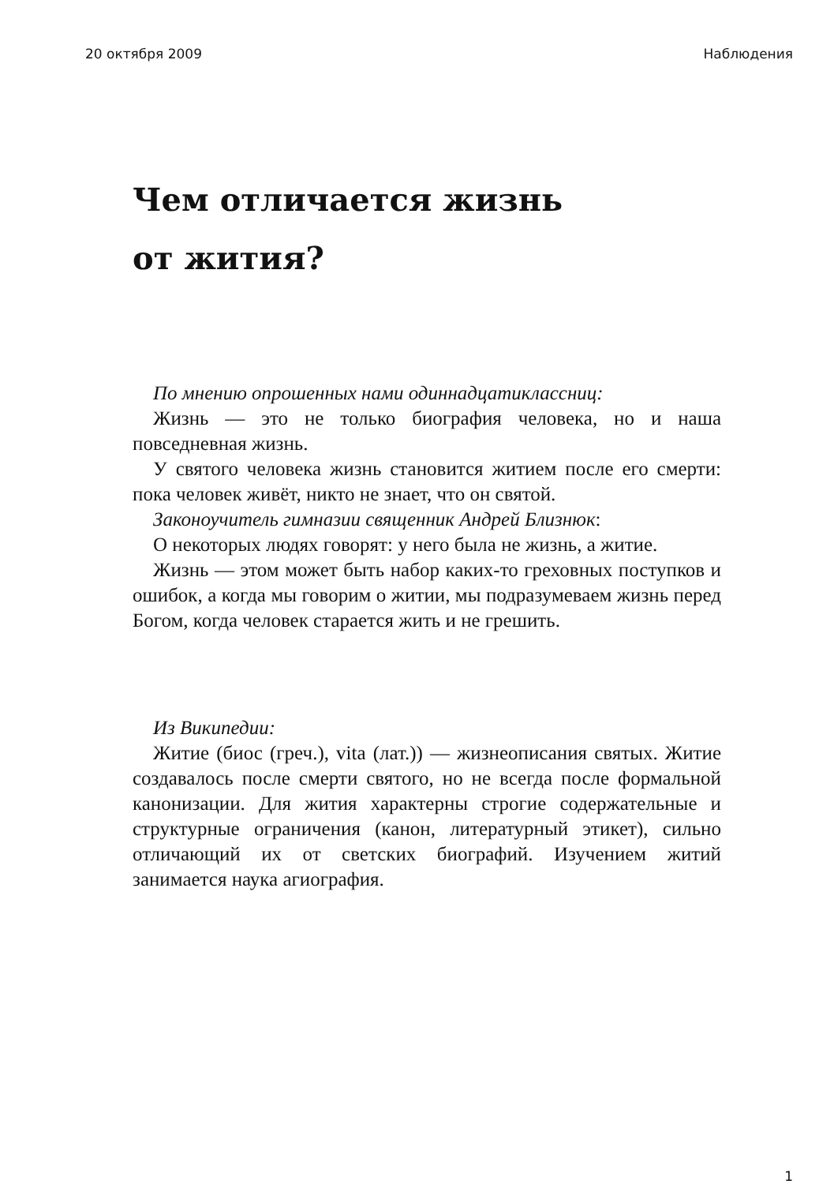20 октября 2009 Наблюдения
Чем отличается жизнь
от жития?
По мнению опрошенных нами одиннадцатиклассниц:
Жизнь — это не только биография человека, но и наша повседневная жизнь.
У святого человека жизнь становится житием после его смерти: пока человек живёт, никто не знает, что он святой.
Законоучитель гимназии священник Андрей Близнюк:
О некоторых людях говорят: у него была не жизнь, а житие.
Жизнь — этом может быть набор каких-то греховных поступков и ошибок, а когда мы говорим о житии, мы подразумеваем жизнь перед Богом, когда человек старается жить и не грешить.
Из Википедии:
Житие (биос (греч.), vita (лат.)) — жизнеописания святых. Житие создавалось после смерти святого, но не всегда после формальной канонизации. Для жития характерны строгие содержательные и структурные ограничения (канон, литературный этикет), сильно отличающий их от светских биографий. Изучением житий занимается наука агиография.
1